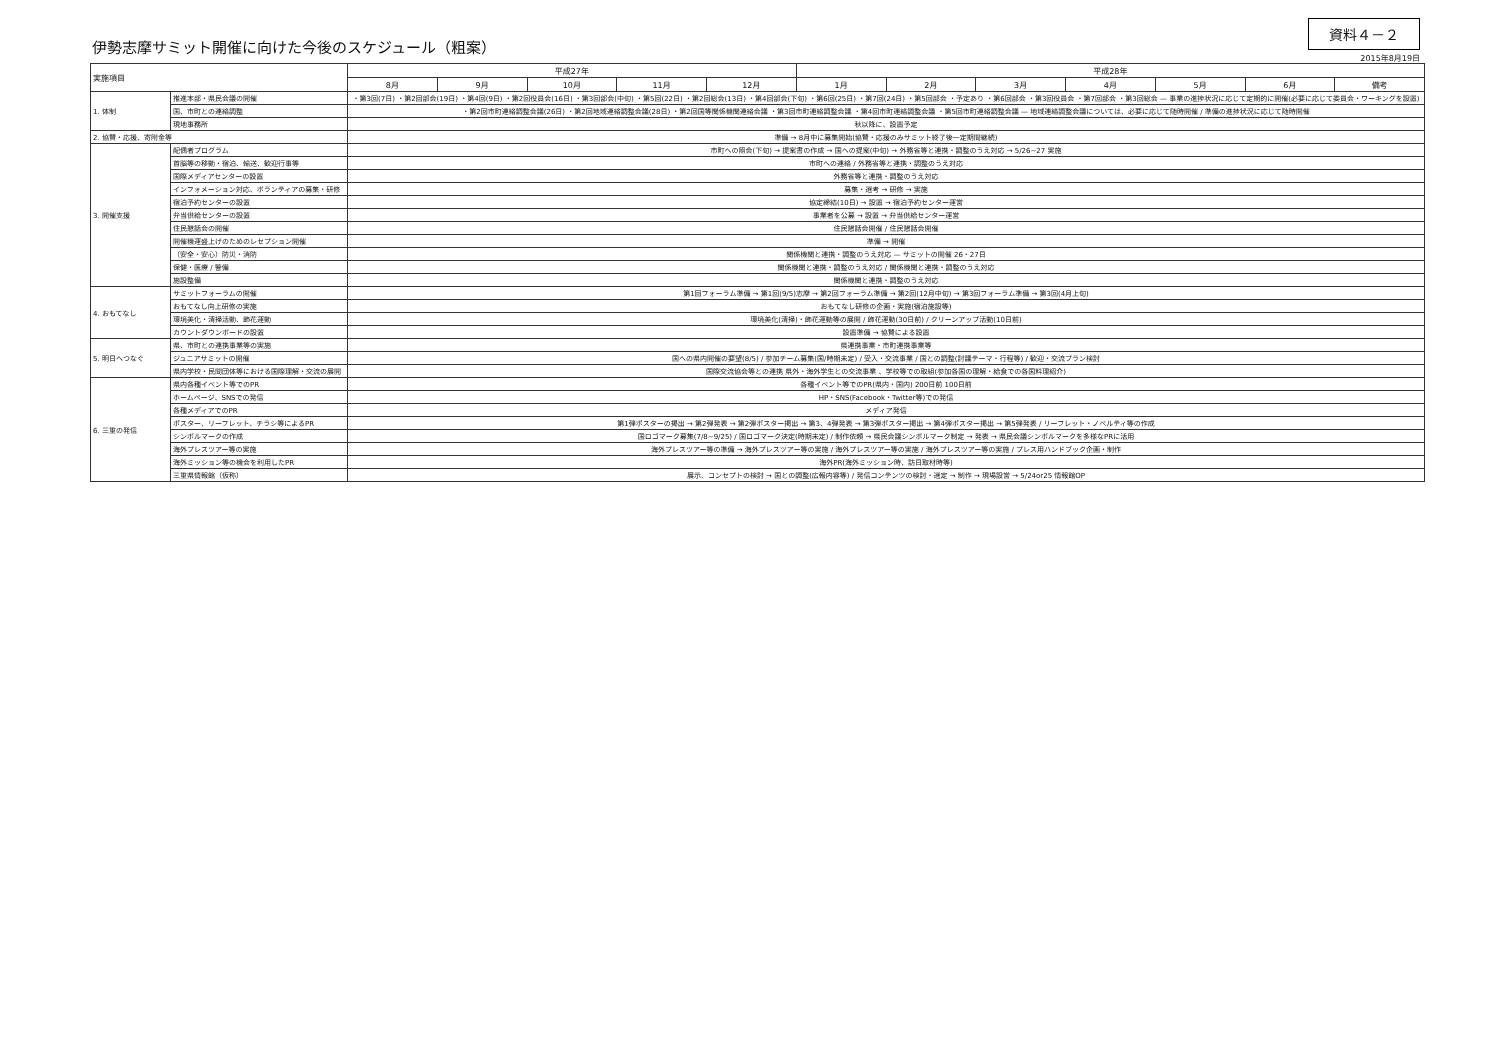伊勢志摩サミット開催に向けた今後のスケジュール（粗案）
資料４－２
2015年8月19日
| 実施項目 | | 平成27年 | | | | | 平成28年 | | | | | | |
| --- | --- | --- | --- | --- | --- | --- | --- | --- | --- | --- | --- | --- | --- |
| | | 8月 | 9月 | 10月 | 11月 | 12月 | 1月 | 2月 | 3月 | 4月 | 5月 | 6月 | 備考 |
| 1. 体制 | 推進本部・県民会議の開催 | ・第3回(7日) ・第2回部会(19日) ・第4回(9日) ・第2回役員会(16日) ・第3回部会(中旬) ・第5回(22日) ・第2回総会(13日) ・第4回部会(下旬) ・第6回(25日) ・第7回(24日) ・第5回部会 ・予定あり ・第6回部会 ・第3回役員会 ・第7回部会 ・第3回総会 — 事業の進捗状況に応じて定期的に開催(必要に応じて委員会・ワーキングを設置) | | | | | | | | | | | |
| | 国、市町との連絡調整 | ・第2回市町連絡調整会議(26日) ・第2回地域連絡調整会議(28日) ・第2回国等関係機関連絡会議 ・第3回市町連絡調整会議 ・第4回市町連絡調整会議 ・第5回市町連絡調整会議 — 地域連絡調整会議については、必要に応じて随時開催 / 準備の進捗状況に応じて随時開催 | | | | | | | | | | | |
| | 現地事務所 | 秋以降に、設置予定 | | | | | | | | | | | |
| 2. 協賛・応援、寄附金等 | | 準備 → 8月中に募集開始(協賛・応援のみサミット終了後一定期間継続) | | | | | | | | | | | |
| 3. 開催支援 | 配偶者プログラム | 市町への照会(下旬) → 提案書の作成 → 国への提案(中旬) → 外務省等と連携・調整のうえ対応 → 5/26~27 実施 | | | | | | | | | | | |
| | 首脳等の移動・宿泊、輸送、歓迎行事等 | 市町への連絡 / 外務省等と連携・調整のうえ対応 | | | | | | | | | | | |
| | 国際メディアセンターの設置 | 外務省等と連携・調整のうえ対応 | | | | | | | | | | | |
| | インフォメーション対応、ボランティアの募集・研修 | 募集・選考 → 研修 → 実施 | | | | | | | | | | | |
| | 宿泊予約センターの設置 | 協定締結(10日) → 設置 → 宿泊予約センター運営 | | | | | | | | | | | |
| | 弁当供給センターの設置 | 事業者を公募 → 設置 → 弁当供給センター運営 | | | | | | | | | | | |
| | 住民懇話会の開催 | 住民懇話会開催 / 住民懇話会開催 | | | | | | | | | | | |
| | 開催機運盛上げのためのレセプション開催 | 準備 → 開催 | | | | | | | | | | | |
| | （安全・安心）防災・消防 | 関係機関と連携・調整のうえ対応 — サミットの開催 26・27日 | | | | | | | | | | | |
| | 保健・医療 / 警備 | 関係機関と連携・調整のうえ対応 / 関係機関と連携・調整のうえ対応 | | | | | | | | | | | |
| | 施設整備 | 関係機関と連携・調整のうえ対応 | | | | | | | | | | | |
| 4. おもてなし | サミットフォーラムの開催 | 第1回フォーラム準備 → 第1回(9/5)志摩 → 第2回フォーラム準備 → 第2回(12月中旬) → 第3回フォーラム準備 → 第3回(4月上旬) | | | | | | | | | | | |
| | おもてなし向上研修の実施 | おもてなし研修の企画・実施(宿泊施設等) | | | | | | | | | | | |
| | 環境美化・清掃活動、飾花運動 | 環境美化(清掃)・飾花運動等の展開 / 飾花運動(30日前) / クリーンアップ活動(10日前) | | | | | | | | | | | |
| | カウントダウンボードの設置 | 設置準備 → 協賛による設置 | | | | | | | | | | | |
| 5. 明日へつなぐ | 県、市町との連携事業等の実施 | 県連携事業・市町連携事業等 | | | | | | | | | | | |
| | ジュニアサミットの開催 | 国への県内開催の要望(8/5) / 参加チーム募集(国/時期未定) / 受入・交流事業 / 国との調整(討議テーマ・行程等) / 歓迎・交流プラン検討 | | | | | | | | | | | |
| | 県内学校・民間団体等における国際理解・交流の展開 | 国際交流協会等との連携 県外・海外学生との交流事業 、学校等での取組(参加各国の理解・給食での各国料理紹介) | | | | | | | | | | | |
| 6. 三重の発信 | 県内各種イベント等でのPR | 各種イベント等でのPR(県内・国内) 200日前 100日前 | | | | | | | | | | | |
| | ホームページ、SNSでの発信 | HP・SNS(Facebook・Twitter等)での発信 | | | | | | | | | | | |
| | 各種メディアでのPR | メディア発信 | | | | | | | | | | | |
| | ポスター、リーフレット、チラシ等によるPR | 第1弾ポスターの掲出 → 第2弾発表 → 第2弾ポスター掲出 → 第3、4弾発表 → 第3弾ポスター掲出 → 第4弾ポスター掲出 → 第5弾発表 / リーフレット・ノベルティ等の作成 | | | | | | | | | | | |
| | シンボルマークの作成 | 国ロゴマーク募集(7/8~9/25) / 国ロゴマーク決定(時期未定) / 制作依頼 → 県民会議シンボルマーク制定 → 発表 → 県民会議シンボルマークを多様なPRに活用 | | | | | | | | | | | |
| | 海外プレスツアー等の実施 | 海外プレスツアー等の準備 → 海外プレスツアー等の実施 / 海外プレスツアー等の実施 / 海外プレスツアー等の実施 / プレス用ハンドブック企画・制作 | | | | | | | | | | | |
| | 海外ミッション等の機会を利用したPR | 海外PR(海外ミッション時、訪日取材時等) | | | | | | | | | | | |
| | 三重県情報館（仮称） | 展示、コンセプトの検討 → 国との調整(広報内容等) / 発信コンテンツの検討・選定 → 制作 → 現場設営 → 5/24or25 情報館OP | | | | | | | | | | | |